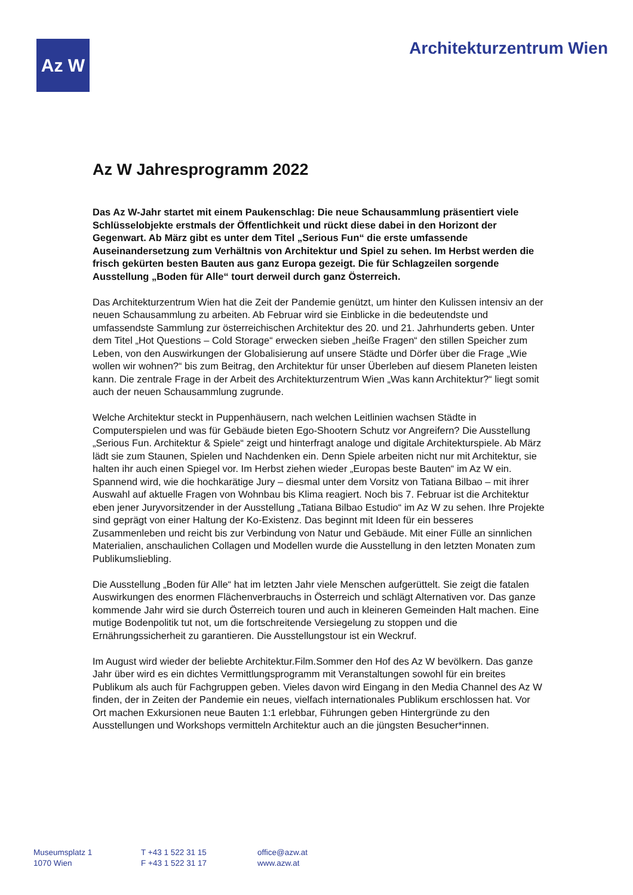Az W
Architekturzentrum Wien
Az W Jahresprogramm 2022
Das Az W-Jahr startet mit einem Paukenschlag: Die neue Schausammlung präsentiert viele Schlüsselobjekte erstmals der Öffentlichkeit und rückt diese dabei in den Horizont der Gegenwart. Ab März gibt es unter dem Titel „Serious Fun“ die erste umfassende Auseinandersetzung zum Verhältnis von Architektur und Spiel zu sehen. Im Herbst werden die frisch gekürten besten Bauten aus ganz Europa gezeigt. Die für Schlagzeilen sorgende Ausstellung „Boden für Alle“ tourt derweil durch ganz Österreich.
Das Architekturzentrum Wien hat die Zeit der Pandemie genützt, um hinter den Kulissen intensiv an der neuen Schausammlung zu arbeiten. Ab Februar wird sie Einblicke in die bedeutendste und umfassendste Sammlung zur österreichischen Architektur des 20. und 21. Jahrhunderts geben. Unter dem Titel „Hot Questions – Cold Storage“ erwecken sieben „heiße Fragen“ den stillen Speicher zum Leben, von den Auswirkungen der Globalisierung auf unsere Städte und Dörfer über die Frage „Wie wollen wir wohnen?“ bis zum Beitrag, den Architektur für unser Überleben auf diesem Planeten leisten kann. Die zentrale Frage in der Arbeit des Architekturzentrum Wien „Was kann Architektur?“ liegt somit auch der neuen Schausammlung zugrunde.
Welche Architektur steckt in Puppenhäusern, nach welchen Leitlinien wachsen Städte in Computerspielen und was für Gebäude bieten Ego-Shootern Schutz vor Angreifern? Die Ausstellung „Serious Fun. Architektur & Spiele“ zeigt und hinterfragt analoge und digitale Architekturspiele. Ab März lädt sie zum Staunen, Spielen und Nachdenken ein. Denn Spiele arbeiten nicht nur mit Architektur, sie halten ihr auch einen Spiegel vor. Im Herbst ziehen wieder „Europas beste Bauten“ im Az W ein. Spannend wird, wie die hochkarätige Jury – diesmal unter dem Vorsitz von Tatiana Bilbao – mit ihrer Auswahl auf aktuelle Fragen von Wohnbau bis Klima reagiert. Noch bis 7. Februar ist die Architektur eben jener Juryvorsitzender in der Ausstellung „Tatiana Bilbao Estudio“ im Az W zu sehen. Ihre Projekte sind geprägt von einer Haltung der Ko-Existenz. Das beginnt mit Ideen für ein besseres Zusammenleben und reicht bis zur Verbindung von Natur und Gebäude. Mit einer Fülle an sinnlichen Materialien, anschaulichen Collagen und Modellen wurde die Ausstellung in den letzten Monaten zum Publikumsliebling.
Die Ausstellung „Boden für Alle“ hat im letzten Jahr viele Menschen aufgerüttelt. Sie zeigt die fatalen Auswirkungen des enormen Flächenverbrauchs in Österreich und schlägt Alternativen vor. Das ganze kommende Jahr wird sie durch Österreich touren und auch in kleineren Gemeinden Halt machen. Eine mutige Bodenpolitik tut not, um die fortschreitende Versiegelung zu stoppen und die Ernährungssicherheit zu garantieren. Die Ausstellungstour ist ein Weckruf.
Im August wird wieder der beliebte Architektur.Film.Sommer den Hof des Az W bevölkern. Das ganze Jahr über wird es ein dichtes Vermittlungsprogramm mit Veranstaltungen sowohl für ein breites Publikum als auch für Fachgruppen geben. Vieles davon wird Eingang in den Media Channel des Az W finden, der in Zeiten der Pandemie ein neues, vielfach internationales Publikum erschlossen hat. Vor Ort machen Exkursionen neue Bauten 1:1 erlebbar, Führungen geben Hintergründe zu den Ausstellungen und Workshops vermitteln Architektur auch an die jüngsten Besucher*innen.
Museumsplatz 1
1070 Wien
T +43 1 522 31 15
F +43 1 522 31 17
office@azw.at
www.azw.at